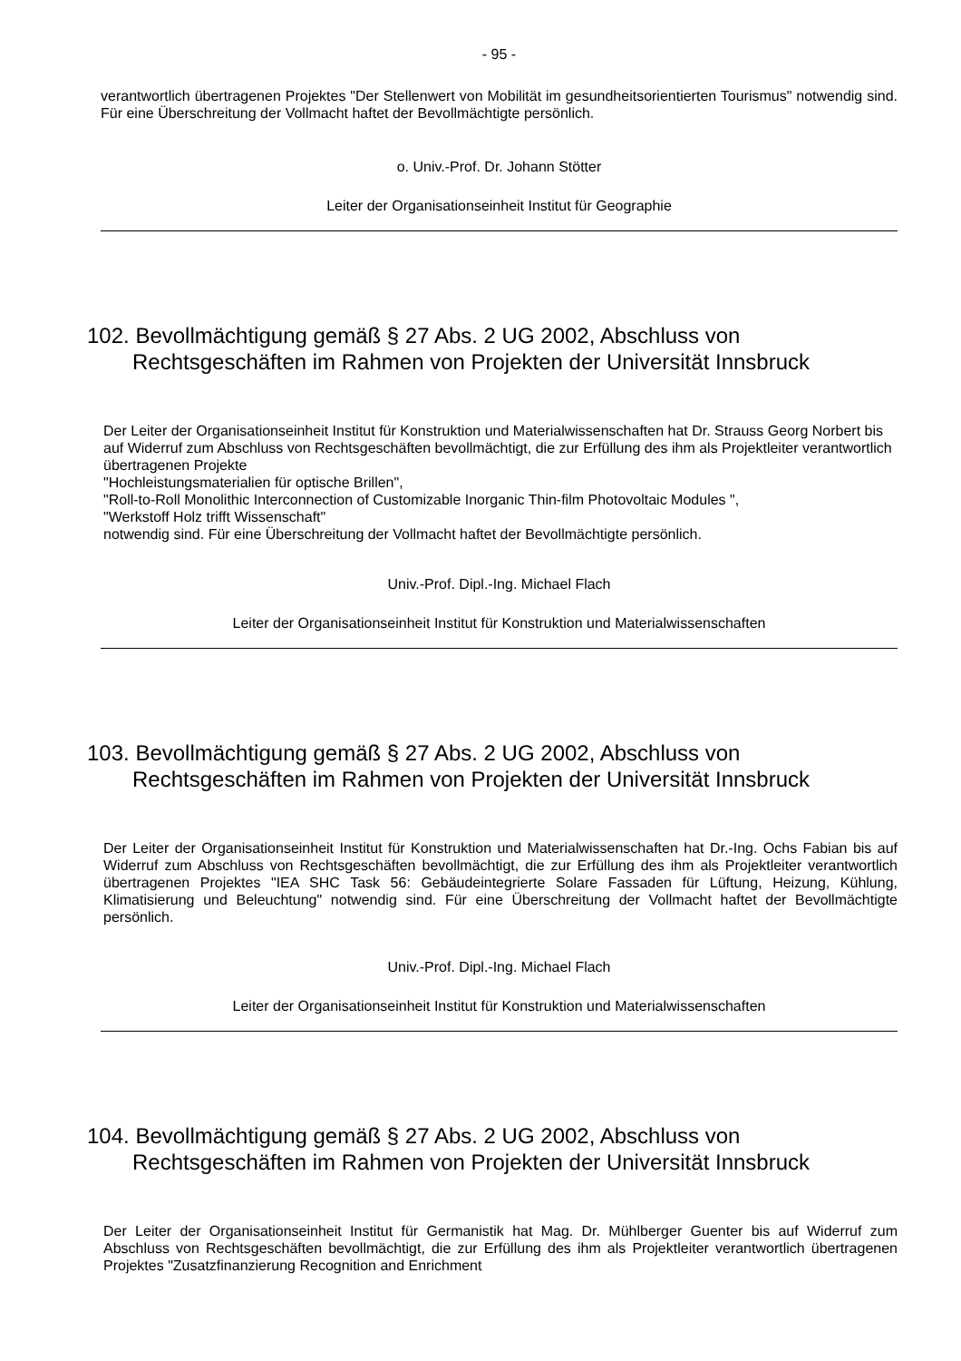- 95 -
verantwortlich übertragenen Projektes "Der Stellenwert von Mobilität im gesundheitsorientierten Tourismus" notwendig sind. Für eine Überschreitung der Vollmacht haftet der Bevollmächtigte persönlich.
o. Univ.-Prof. Dr. Johann Stötter
Leiter der Organisationseinheit Institut für Geographie
102. Bevollmächtigung gemäß § 27 Abs. 2 UG 2002, Abschluss von Rechtsgeschäften im Rahmen von Projekten der Universität Innsbruck
Der Leiter der Organisationseinheit Institut für Konstruktion und Materialwissenschaften hat Dr. Strauss Georg Norbert bis auf Widerruf zum Abschluss von Rechtsgeschäften bevollmächtigt, die zur Erfüllung des ihm als Projektleiter verantwortlich übertragenen Projekte
"Hochleistungsmaterialien für optische Brillen",
"Roll-to-Roll Monolithic Interconnection of Customizable Inorganic Thin-film Photovoltaic Modules ",
"Werkstoff Holz trifft Wissenschaft"
notwendig sind. Für eine Überschreitung der Vollmacht haftet der Bevollmächtigte persönlich.
Univ.-Prof. Dipl.-Ing. Michael Flach
Leiter der Organisationseinheit Institut für Konstruktion und Materialwissenschaften
103. Bevollmächtigung gemäß § 27 Abs. 2 UG 2002, Abschluss von Rechtsgeschäften im Rahmen von Projekten der Universität Innsbruck
Der Leiter der Organisationseinheit Institut für Konstruktion und Materialwissenschaften hat Dr.-Ing. Ochs Fabian bis auf Widerruf zum Abschluss von Rechtsgeschäften bevollmächtigt, die zur Erfüllung des ihm als Projektleiter verantwortlich übertragenen Projektes "IEA SHC Task 56: Gebäudeintegrierte Solare Fassaden für Lüftung, Heizung, Kühlung, Klimatisierung und Beleuchtung" notwendig sind. Für eine Überschreitung der Vollmacht haftet der Bevollmächtigte persönlich.
Univ.-Prof. Dipl.-Ing. Michael Flach
Leiter der Organisationseinheit Institut für Konstruktion und Materialwissenschaften
104. Bevollmächtigung gemäß § 27 Abs. 2 UG 2002, Abschluss von Rechtsgeschäften im Rahmen von Projekten der Universität Innsbruck
Der Leiter der Organisationseinheit Institut für Germanistik hat Mag. Dr. Mühlberger Guenter bis auf Widerruf zum Abschluss von Rechtsgeschäften bevollmächtigt, die zur Erfüllung des ihm als Projektleiter verantwortlich übertragenen Projektes "Zusatzfinanzierung Recognition and Enrichment